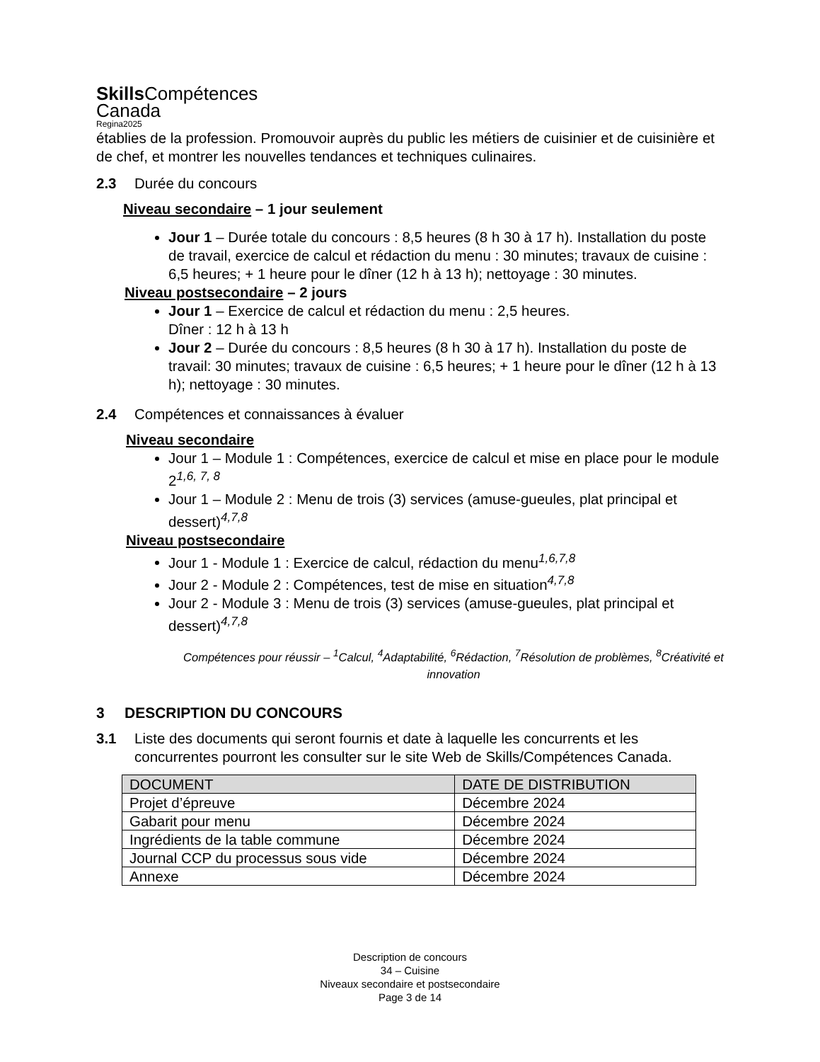Skills Compétences
Canada
Regina2025
établies de la profession. Promouvoir auprès du public les métiers de cuisinier et de cuisinière et de chef, et montrer les nouvelles tendances et techniques culinaires.
2.3 Durée du concours
Niveau secondaire – 1 jour seulement
Jour 1 – Durée totale du concours : 8,5 heures (8 h 30 à 17 h). Installation du poste de travail, exercice de calcul et rédaction du menu : 30 minutes; travaux de cuisine : 6,5 heures; + 1 heure pour le dîner (12 h à 13 h); nettoyage : 30 minutes.
Niveau postsecondaire – 2 jours
Jour 1 – Exercice de calcul et rédaction du menu : 2,5 heures.
Dîner : 12 h à 13 h
Jour 2 – Durée du concours : 8,5 heures (8 h 30 à 17 h). Installation du poste de travail: 30 minutes; travaux de cuisine : 6,5 heures; + 1 heure pour le dîner (12 h à 13 h); nettoyage : 30 minutes.
2.4 Compétences et connaissances à évaluer
Niveau secondaire
Jour 1 – Module 1 : Compétences, exercice de calcul et mise en place pour le module 2<sup>1,6, 7, 8</sup>
Jour 1 – Module 2 : Menu de trois (3) services (amuse-gueules, plat principal et dessert)<sup>4,7,8</sup>
Niveau postsecondaire
Jour 1 - Module 1 : Exercice de calcul, rédaction du menu<sup>1,6,7,8</sup>
Jour 2 - Module 2 : Compétences, test de mise en situation<sup>4,7,8</sup>
Jour 2 - Module 3 : Menu de trois (3) services (amuse-gueules, plat principal et dessert)<sup>4,7,8</sup>
Compétences pour réussir – <sup>1</sup>Calcul, <sup>4</sup>Adaptabilité, <sup>6</sup>Rédaction, <sup>7</sup>Résolution de problèmes, <sup>8</sup>Créativité et innovation
3 DESCRIPTION DU CONCOURS
3.1 Liste des documents qui seront fournis et date à laquelle les concurrents et les concurrentes pourront les consulter sur le site Web de Skills/Compétences Canada.
| DOCUMENT | DATE DE DISTRIBUTION |
| --- | --- |
| Projet d’épreuve | Décembre 2024 |
| Gabarit pour menu | Décembre 2024 |
| Ingrédients de la table commune | Décembre 2024 |
| Journal CCP du processus sous vide | Décembre 2024 |
| Annexe | Décembre 2024 |
Description de concours
34 – Cuisine
Niveaux secondaire et postsecondaire
Page 3 de 14